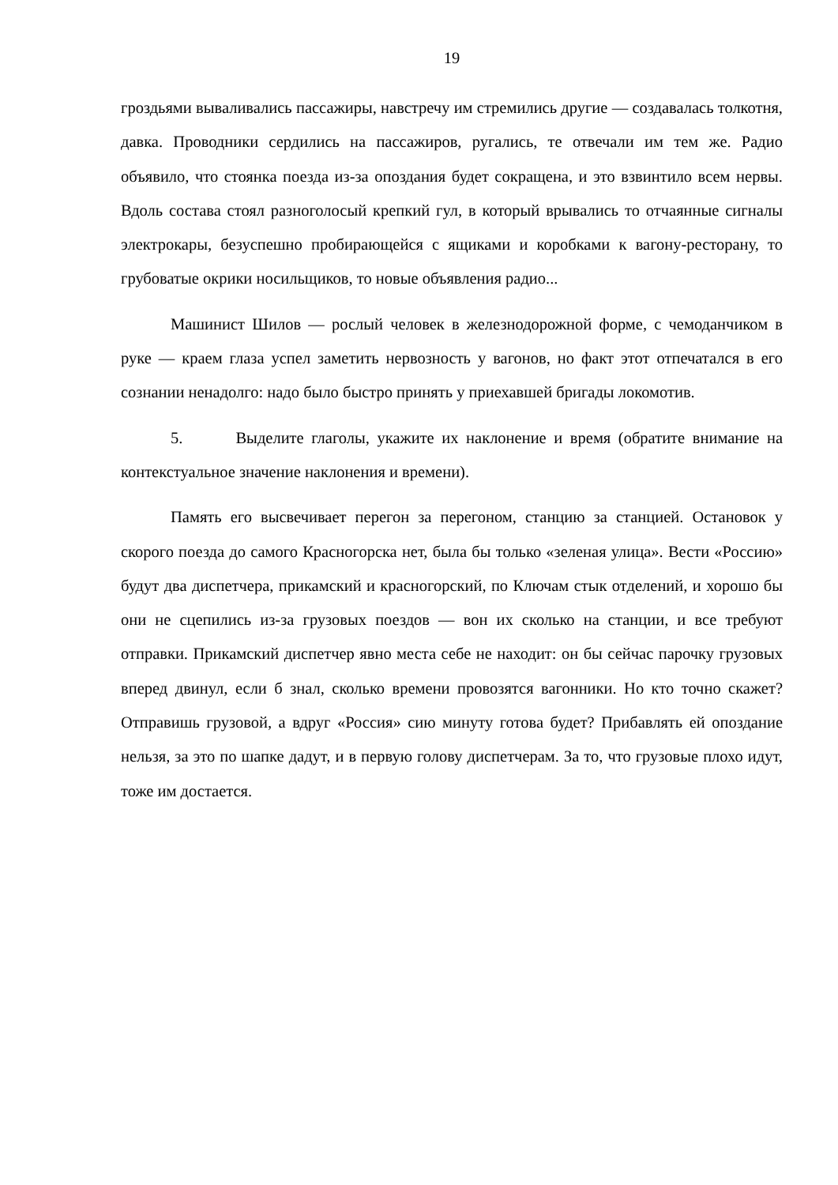19
гроздьями вываливались пассажиры, навстречу им стремились другие — создавалась толкотня, давка. Проводники сердились на пассажиров, ругались, те отвечали им тем же. Радио объявило, что стоянка поезда из-за опоздания будет сокращена, и это взвинтило всем нервы. Вдоль состава стоял разноголосый крепкий гул, в который врывались то отчаянные сигналы электрокары, безуспешно пробирающейся с ящиками и коробками к вагону-ресторану, то грубоватые окрики носильщиков, то новые объявления радио...
Машинист Шилов — рослый человек в железнодорожной форме, с чемоданчиком в руке — краем глаза успел заметить нервозность у вагонов, но факт этот отпечатался в его сознании ненадолго: надо было быстро принять у приехавшей бригады локомотив.
5. Выделите глаголы, укажите их наклонение и время (обратите внимание на контекстуальное значение наклонения и времени).
Память его высвечивает перегон за перегоном, станцию за станцией. Остановок у скорого поезда до самого Красногорска нет, была бы только «зеленая улица». Вести «Россию» будут два диспетчера, прикамский и красногорский, по Ключам стык отделений, и хорошо бы они не сцепились из-за грузовых поездов — вон их сколько на станции, и все требуют отправки. Прикамский диспетчер явно места себе не находит: он бы сейчас парочку грузовых вперед двинул, если б знал, сколько времени провозятся вагонники. Но кто точно скажет? Отправишь грузовой, а вдруг «Россия» сию минуту готова будет? Прибавлять ей опоздание нельзя, за это по шапке дадут, и в первую голову диспетчерам. За то, что грузовые плохо идут, тоже им достается.